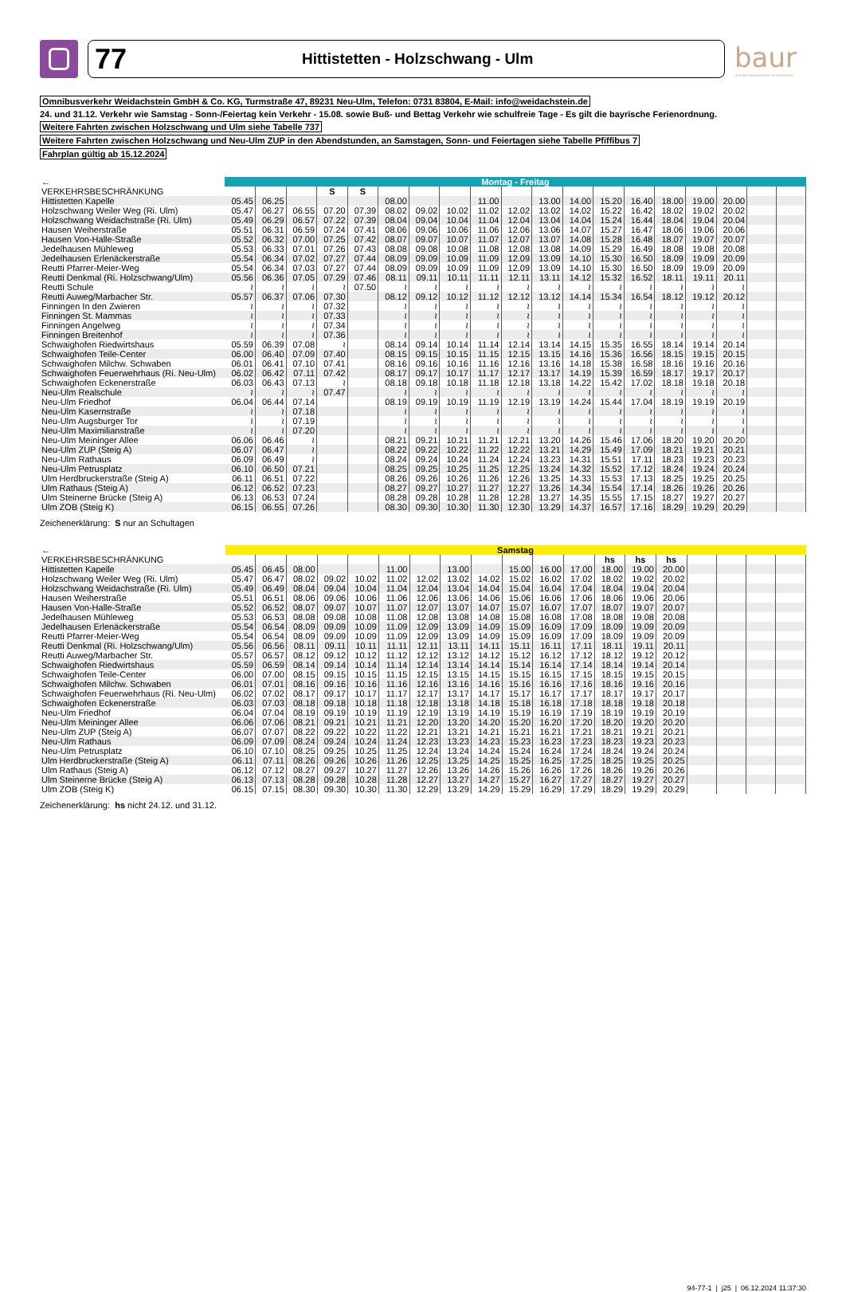77 Hittistetten - Holzschwang - Ulm
baur
Omnibus Weidachstein GmbH&CoKG
Omnibusverkehr Weidachstein GmbH & Co. KG, Turmstraße 47, 89231 Neu-Ulm, Telefon: 0731 83804, E-Mail: info@weidachstein.de
24. und 31.12. Verkehr wie Samstag - Sonn-/Feiertag kein Verkehr - 15.08. sowie Buß- und Bettag Verkehr wie schulfreie Tage - Es gilt die bayrische Ferienordnung.
Weitere Fahrten zwischen Holzschwang und Ulm siehe Tabelle 737
Weitere Fahrten zwischen Holzschwang und Neu-Ulm ZUP in den Abendstunden, an Samstagen, Sonn- und Feiertagen siehe Tabelle Pfiffibus 7
Fahrplan gültig ab 15.12.2024
| ← | Montag - Freitag | | | | | | | | | | | | | | | | | | |
| --- | --- | --- | --- | --- | --- | --- | --- | --- | --- | --- | --- | --- | --- | --- | --- | --- | --- | --- | --- |
| VERKEHRSBESCHRÄNKUNG | | | | S | S | | | | | | | | | | | | | | |
| Hittistetten Kapelle | 05.45 | 06.25 | | | | 08.00 | | | 11.00 | | 13.00 | 14.00 | 15.20 | 16.40 | 18.00 | 19.00 | 20.00 | | |
| Holzschwang Weiler Weg (Ri. Ulm) | 05.47 | 06.27 | 06.55 | 07.20 | 07.39 | 08.02 | 09.02 | 10.02 | 11.02 | 12.02 | 13.02 | 14.02 | 15.22 | 16.42 | 18.02 | 19.02 | 20.02 | | |
| Holzschwang Weidachstraße (Ri. Ulm) | 05.49 | 06.29 | 06.57 | 07.22 | 07.39 | 08.04 | 09.04 | 10.04 | 11.04 | 12.04 | 13.04 | 14.04 | 15.24 | 16.44 | 18.04 | 19.04 | 20.04 | | |
| Hausen Weiherstraße | 05.51 | 06.31 | 06.59 | 07.24 | 07.41 | 08.06 | 09.06 | 10.06 | 11.06 | 12.06 | 13.06 | 14.07 | 15.27 | 16.47 | 18.06 | 19.06 | 20.06 | | |
| Hausen Von-Halle-Straße | 05.52 | 06.32 | 07.00 | 07.25 | 07.42 | 08.07 | 09.07 | 10.07 | 11.07 | 12.07 | 13.07 | 14.08 | 15.28 | 16.48 | 18.07 | 19.07 | 20.07 | | |
| Jedelhausen Mühleweg | 05.53 | 06.33 | 07.01 | 07.26 | 07.43 | 08.08 | 09.08 | 10.08 | 11.08 | 12.08 | 13.08 | 14.09 | 15.29 | 16.49 | 18.08 | 19.08 | 20.08 | | |
| Jedelhausen Erlenäckerstraße | 05.54 | 06.34 | 07.02 | 07.27 | 07.44 | 08.09 | 09.09 | 10.09 | 11.09 | 12.09 | 13.09 | 14.10 | 15.30 | 16.50 | 18.09 | 19.09 | 20.09 | | |
| Reutti Pfarrer-Meier-Weg | 05.54 | 06.34 | 07.03 | 07.27 | 07.44 | 08.09 | 09.09 | 10.09 | 11.09 | 12.09 | 13.09 | 14.10 | 15.30 | 16.50 | 18.09 | 19.09 | 20.09 | | |
| Reutti Denkmal (Ri. Holzschwang/Ulm) | 05.56 | 06.36 | 07.05 | 07.29 | 07.46 | 08.11 | 09.11 | 10.11 | 11.11 | 12.11 | 13.11 | 14.12 | 15.32 | 16.52 | 18.11 | 19.11 | 20.11 | | |
| Reutti Schule | ≀ | ≀ | ≀ | ≀ | 07.50 | ≀ | ≀ | ≀ | ≀ | ≀ | ≀ | ≀ | ≀ | ≀ | ≀ | ≀ | ≀ | | |
| Reutti Auweg/Marbacher Str. | 05.57 | 06.37 | 07.06 | 07.30 | | 08.12 | 09.12 | 10.12 | 11.12 | 12.12 | 13.12 | 14.14 | 15.34 | 16.54 | 18.12 | 19.12 | 20.12 | | |
| Finningen In den Zwieren | ≀ | ≀ | ≀ | 07.32 | | ≀ | ≀ | ≀ | ≀ | ≀ | ≀ | ≀ | ≀ | ≀ | ≀ | ≀ | ≀ | | |
| Finningen St. Mammas | ≀ | ≀ | ≀ | 07.33 | | ≀ | ≀ | ≀ | ≀ | ≀ | ≀ | ≀ | ≀ | ≀ | ≀ | ≀ | ≀ | | |
| Finningen Angelweg | ≀ | ≀ | ≀ | 07.34 | | ≀ | ≀ | ≀ | ≀ | ≀ | ≀ | ≀ | ≀ | ≀ | ≀ | ≀ | ≀ | | |
| Finningen Breitenhof | ≀ | ≀ | ≀ | 07.36 | | ≀ | ≀ | ≀ | ≀ | ≀ | ≀ | ≀ | ≀ | ≀ | ≀ | ≀ | ≀ | | |
| Schwaighofen Riedwirtshaus | 05.59 | 06.39 | 07.08 | ≀ | | 08.14 | 09.14 | 10.14 | 11.14 | 12.14 | 13.14 | 14.15 | 15.35 | 16.55 | 18.14 | 19.14 | 20.14 | | |
| Schwaighofen Teile-Center | 06.00 | 06.40 | 07.09 | 07.40 | | 08.15 | 09.15 | 10.15 | 11.15 | 12.15 | 13.15 | 14.16 | 15.36 | 16.56 | 18.15 | 19.15 | 20.15 | | |
| Schwaighofen Milchw. Schwaben | 06.01 | 06.41 | 07.10 | 07.41 | | 08.16 | 09.16 | 10.16 | 11.16 | 12.16 | 13.16 | 14.18 | 15.38 | 16.58 | 18.16 | 19.16 | 20.16 | | |
| Schwaighofen Feuerwehrhaus (Ri. Neu-Ulm) | 06.02 | 06.42 | 07.11 | 07.42 | | 08.17 | 09.17 | 10.17 | 11.17 | 12.17 | 13.17 | 14.19 | 15.39 | 16.59 | 18.17 | 19.17 | 20.17 | | |
| Schwaighofen Eckenerstraße | 06.03 | 06.43 | 07.13 | ≀ | | 08.18 | 09.18 | 10.18 | 11.18 | 12.18 | 13.18 | 14.22 | 15.42 | 17.02 | 18.18 | 19.18 | 20.18 | | |
| Neu-Ulm Realschule | ≀ | ≀ | ≀ | 07.47 | | ≀ | ≀ | ≀ | ≀ | ≀ | ≀ | ≀ | ≀ | ≀ | ≀ | ≀ | ≀ | | |
| Neu-Ulm Friedhof | 06.04 | 06.44 | 07.14 | | | 08.19 | 09.19 | 10.19 | 11.19 | 12.19 | 13.19 | 14.24 | 15.44 | 17.04 | 18.19 | 19.19 | 20.19 | | |
| Neu-Ulm Kasernstraße | ≀ | ≀ | 07.18 | | | ≀ | ≀ | ≀ | ≀ | ≀ | ≀ | ≀ | ≀ | ≀ | ≀ | ≀ | ≀ | | |
| Neu-Ulm Augsburger Tor | ≀ | ≀ | 07.19 | | | ≀ | ≀ | ≀ | ≀ | ≀ | ≀ | ≀ | ≀ | ≀ | ≀ | ≀ | ≀ | | |
| Neu-Ulm Maximilianstraße | ≀ | ≀ | 07.20 | | | ≀ | ≀ | ≀ | ≀ | ≀ | ≀ | ≀ | ≀ | ≀ | ≀ | ≀ | ≀ | | |
| Neu-Ulm Meininger Allee | 06.06 | 06.46 | ≀ | | | 08.21 | 09.21 | 10.21 | 11.21 | 12.21 | 13.20 | 14.26 | 15.46 | 17.06 | 18.20 | 19.20 | 20.20 | | |
| Neu-Ulm ZUP (Steig A) | 06.07 | 06.47 | ≀ | | | 08.22 | 09.22 | 10.22 | 11.22 | 12.22 | 13.21 | 14.29 | 15.49 | 17.09 | 18.21 | 19.21 | 20.21 | | |
| Neu-Ulm Rathaus | 06.09 | 06.49 | ≀ | | | 08.24 | 09.24 | 10.24 | 11.24 | 12.24 | 13.23 | 14.31 | 15.51 | 17.11 | 18.23 | 19.23 | 20.23 | | |
| Neu-Ulm Petrusplatz | 06.10 | 06.50 | 07.21 | | | 08.25 | 09.25 | 10.25 | 11.25 | 12.25 | 13.24 | 14.32 | 15.52 | 17.12 | 18.24 | 19.24 | 20.24 | | |
| Ulm Herdbruckerstraße (Steig A) | 06.11 | 06.51 | 07.22 | | | 08.26 | 09.26 | 10.26 | 11.26 | 12.26 | 13.25 | 14.33 | 15.53 | 17.13 | 18.25 | 19.25 | 20.25 | | |
| Ulm Rathaus (Steig A) | 06.12 | 06.52 | 07.23 | | | 08.27 | 09.27 | 10.27 | 11.27 | 12.27 | 13.26 | 14.34 | 15.54 | 17.14 | 18.26 | 19.26 | 20.26 | | |
| Ulm Steinerne Brücke (Steig A) | 06.13 | 06.53 | 07.24 | | | 08.28 | 09.28 | 10.28 | 11.28 | 12.28 | 13.27 | 14.35 | 15.55 | 17.15 | 18.27 | 19.27 | 20.27 | | |
| Ulm ZOB (Steig K) | 06.15 | 06.55 | 07.26 | | | 08.30 | 09.30 | 10.30 | 11.30 | 12.30 | 13.29 | 14.37 | 16.57 | 17.16 | 18.29 | 19.29 | 20.29 | | |
Zeichenerklärung: S nur an Schultagen
| ← | Samstag | | | | | | | | | | | | | | | | | | |
| --- | --- | --- | --- | --- | --- | --- | --- | --- | --- | --- | --- | --- | --- | --- | --- | --- | --- | --- | --- |
| VERKEHRSBESCHRÄNKUNG | | | | | | | | | | | | | hs | hs | hs | | | | |
| Hittistetten Kapelle | 05.45 | 06.45 | 08.00 | | | 11.00 | | 13.00 | | 15.00 | 16.00 | 17.00 | 18.00 | 19.00 | 20.00 | | | | |
| Holzschwang Weiler Weg (Ri. Ulm) | 05.47 | 06.47 | 08.02 | 09.02 | 10.02 | 11.02 | 12.02 | 13.02 | 14.02 | 15.02 | 16.02 | 17.02 | 18.02 | 19.02 | 20.02 | | | | |
| Holzschwang Weidachstraße (Ri. Ulm) | 05.49 | 06.49 | 08.04 | 09.04 | 10.04 | 11.04 | 12.04 | 13.04 | 14.04 | 15.04 | 16.04 | 17.04 | 18.04 | 19.04 | 20.04 | | | | |
| Hausen Weiherstraße | 05.51 | 06.51 | 08.06 | 09.06 | 10.06 | 11.06 | 12.06 | 13.06 | 14.06 | 15.06 | 16.06 | 17.06 | 18.06 | 19.06 | 20.06 | | | | |
| Hausen Von-Halle-Straße | 05.52 | 06.52 | 08.07 | 09.07 | 10.07 | 11.07 | 12.07 | 13.07 | 14.07 | 15.07 | 16.07 | 17.07 | 18.07 | 19.07 | 20.07 | | | | |
| Jedelhausen Mühleweg | 05.53 | 06.53 | 08.08 | 09.08 | 10.08 | 11.08 | 12.08 | 13.08 | 14.08 | 15.08 | 16.08 | 17.08 | 18.08 | 19.08 | 20.08 | | | | |
| Jedelhausen Erlenäckerstraße | 05.54 | 06.54 | 08.09 | 09.09 | 10.09 | 11.09 | 12.09 | 13.09 | 14.09 | 15.09 | 16.09 | 17.09 | 18.09 | 19.09 | 20.09 | | | | |
| Reutti Pfarrer-Meier-Weg | 05.54 | 06.54 | 08.09 | 09.09 | 10.09 | 11.09 | 12.09 | 13.09 | 14.09 | 15.09 | 16.09 | 17.09 | 18.09 | 19.09 | 20.09 | | | | |
| Reutti Denkmal (Ri. Holzschwang/Ulm) | 05.56 | 06.56 | 08.11 | 09.11 | 10.11 | 11.11 | 12.11 | 13.11 | 14.11 | 15.11 | 16.11 | 17.11 | 18.11 | 19.11 | 20.11 | | | | |
| Reutti Auweg/Marbacher Str. | 05.57 | 06.57 | 08.12 | 09.12 | 10.12 | 11.12 | 12.12 | 13.12 | 14.12 | 15.12 | 16.12 | 17.12 | 18.12 | 19.12 | 20.12 | | | | |
| Schwaighofen Riedwirtshaus | 05.59 | 06.59 | 08.14 | 09.14 | 10.14 | 11.14 | 12.14 | 13.14 | 14.14 | 15.14 | 16.14 | 17.14 | 18.14 | 19.14 | 20.14 | | | | |
| Schwaighofen Teile-Center | 06.00 | 07.00 | 08.15 | 09.15 | 10.15 | 11.15 | 12.15 | 13.15 | 14.15 | 15.15 | 16.15 | 17.15 | 18.15 | 19.15 | 20.15 | | | | |
| Schwaighofen Milchw. Schwaben | 06.01 | 07.01 | 08.16 | 09.16 | 10.16 | 11.16 | 12.16 | 13.16 | 14.16 | 15.16 | 16.16 | 17.16 | 18.16 | 19.16 | 20.16 | | | | |
| Schwaighofen Feuerwehrhaus (Ri. Neu-Ulm) | 06.02 | 07.02 | 08.17 | 09.17 | 10.17 | 11.17 | 12.17 | 13.17 | 14.17 | 15.17 | 16.17 | 17.17 | 18.17 | 19.17 | 20.17 | | | | |
| Schwaighofen Eckenerstraße | 06.03 | 07.03 | 08.18 | 09.18 | 10.18 | 11.18 | 12.18 | 13.18 | 14.18 | 15.18 | 16.18 | 17.18 | 18.18 | 19.18 | 20.18 | | | | |
| Neu-Ulm Friedhof | 06.04 | 07.04 | 08.19 | 09.19 | 10.19 | 11.19 | 12.19 | 13.19 | 14.19 | 15.19 | 16.19 | 17.19 | 18.19 | 19.19 | 20.19 | | | | |
| Neu-Ulm Meininger Allee | 06.06 | 07.06 | 08.21 | 09.21 | 10.21 | 11.21 | 12.20 | 13.20 | 14.20 | 15.20 | 16.20 | 17.20 | 18.20 | 19.20 | 20.20 | | | | |
| Neu-Ulm ZUP (Steig A) | 06.07 | 07.07 | 08.22 | 09.22 | 10.22 | 11.22 | 12.21 | 13.21 | 14.21 | 15.21 | 16.21 | 17.21 | 18.21 | 19.21 | 20.21 | | | | |
| Neu-Ulm Rathaus | 06.09 | 07.09 | 08.24 | 09.24 | 10.24 | 11.24 | 12.23 | 13.23 | 14.23 | 15.23 | 16.23 | 17.23 | 18.23 | 19.23 | 20.23 | | | | |
| Neu-Ulm Petrusplatz | 06.10 | 07.10 | 08.25 | 09.25 | 10.25 | 11.25 | 12.24 | 13.24 | 14.24 | 15.24 | 16.24 | 17.24 | 18.24 | 19.24 | 20.24 | | | | |
| Ulm Herdbruckerstraße (Steig A) | 06.11 | 07.11 | 08.26 | 09.26 | 10.26 | 11.26 | 12.25 | 13.25 | 14.25 | 15.25 | 16.25 | 17.25 | 18.25 | 19.25 | 20.25 | | | | |
| Ulm Rathaus (Steig A) | 06.12 | 07.12 | 08.27 | 09.27 | 10.27 | 11.27 | 12.26 | 13.26 | 14.26 | 15.26 | 16.26 | 17.26 | 18.26 | 19.26 | 20.26 | | | | |
| Ulm Steinerne Brücke (Steig A) | 06.13 | 07.13 | 08.28 | 09.28 | 10.28 | 11.28 | 12.27 | 13.27 | 14.27 | 15.27 | 16.27 | 17.27 | 18.27 | 19.27 | 20.27 | | | | |
| Ulm ZOB (Steig K) | 06.15 | 07.15 | 08.30 | 09.30 | 10.30 | 11.30 | 12.29 | 13.29 | 14.29 | 15.29 | 16.29 | 17.29 | 18.29 | 19.29 | 20.29 | | | | |
Zeichenerklärung: hs nicht 24.12. und 31.12.
94-77-1 | j25 | 06.12.2024 11:37:30